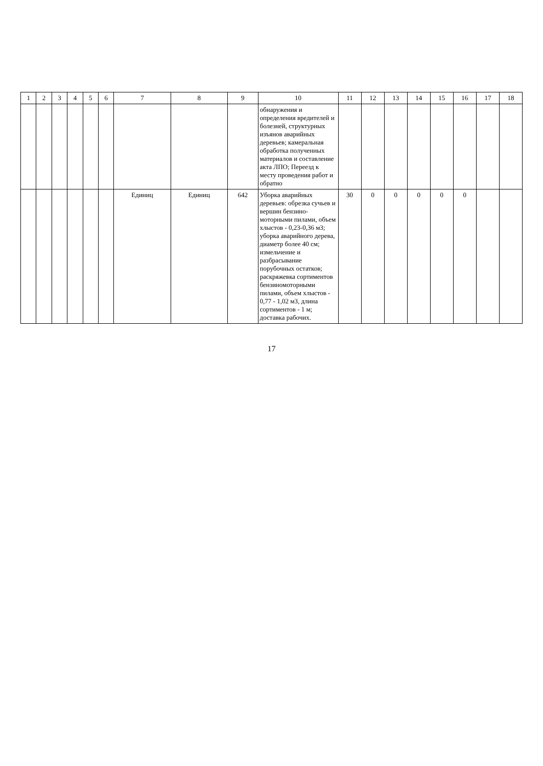| 1 | 2 | 3 | 4 | 5 | 6 | 7 | 8 | 9 | 10 | 11 | 12 | 13 | 14 | 15 | 16 | 17 | 18 |
| --- | --- | --- | --- | --- | --- | --- | --- | --- | --- | --- | --- | --- | --- | --- | --- | --- | --- |
| | | | | | | | | | обнаружения и определения вредителей и болезней, структурных изъянов аварийных деревьев; камеральная обработка полученных материалов и составление акта ЛПО; Переезд к месту проведения работ и обратно | | | | | | | | |
| | | | | | | Единиц | Единиц | 642 | Уборка аварийных деревьев: обрезка сучьев и вершин бензино-моторными пилами, объем хлыстов - 0,23-0,36 м3; уборка аварийного дерева, диаметр более 40 см; измельчение и разбрасывание порубочных остатков; раскряжевка сортиментов бензиномоторными пилами, объем хлыстов - 0,77 - 1,02 м3, длина сортиментов - 1 м; доставка рабочих. | 30 | 0 | 0 | 0 | 0 | 0 | | |
17